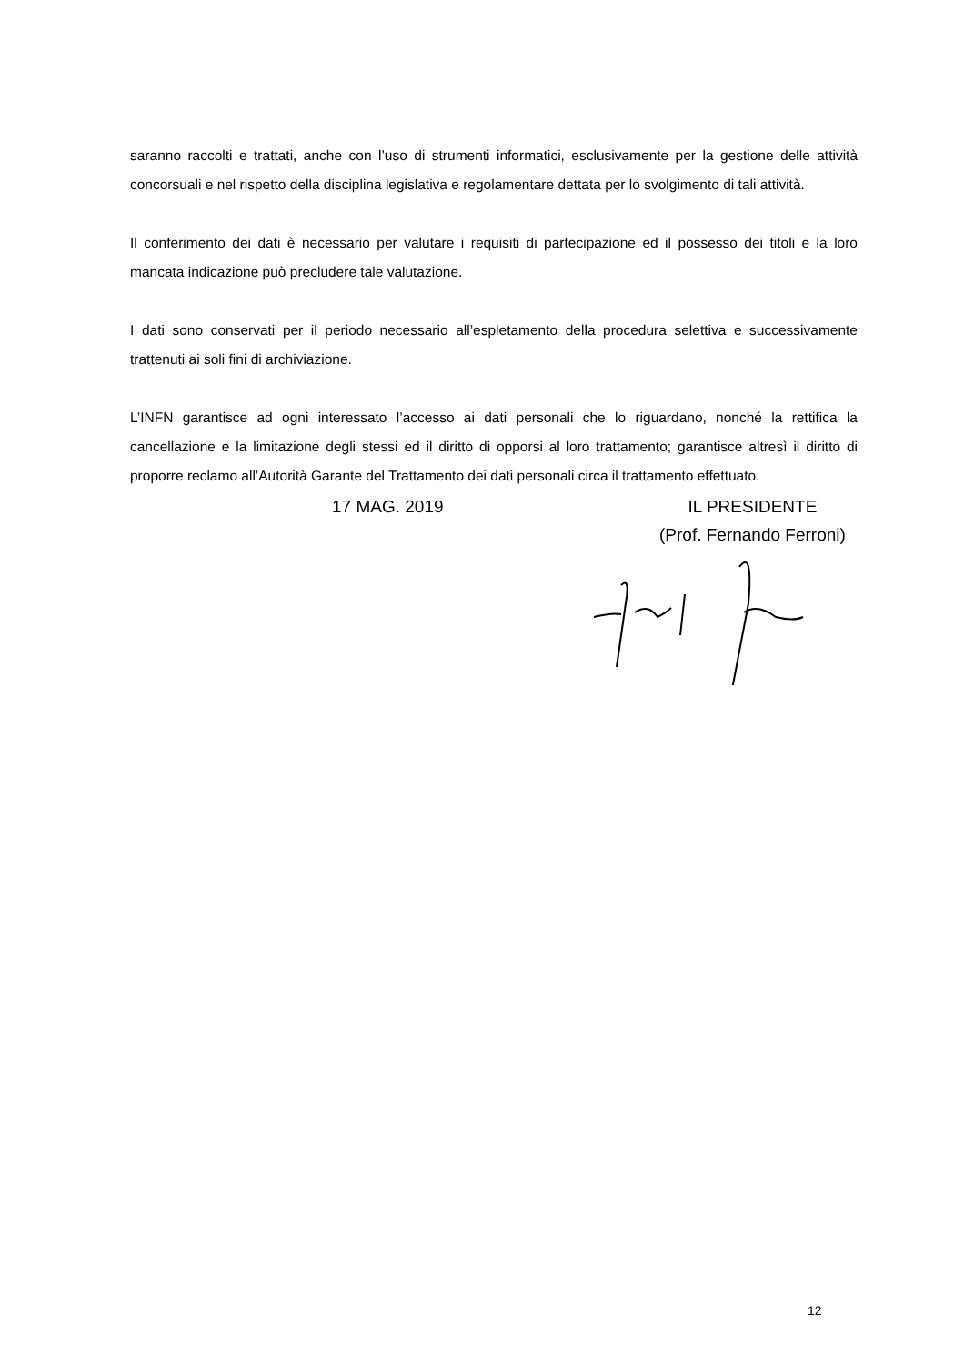saranno raccolti e trattati, anche con l’uso di strumenti informatici, esclusivamente per la gestione delle attività concorsuali e nel rispetto della disciplina legislativa e regolamentare dettata per lo svolgimento di tali attività.
Il conferimento dei dati è necessario per valutare i requisiti di partecipazione ed il possesso dei titoli e la loro mancata indicazione può precludere tale valutazione.
I dati sono conservati per il periodo necessario all’espletamento della procedura selettiva e successivamente trattenuti ai soli fini di archiviazione.
L’INFN garantisce ad ogni interessato l’accesso ai dati personali che lo riguardano, nonché la rettifica la cancellazione e la limitazione degli stessi ed il diritto di opporsi al loro trattamento; garantisce altresì il diritto di proporre reclamo all’Autorità Garante del Trattamento dei dati personali circa il trattamento effettuato.
17 MAG. 2019 IL PRESIDENTE
(Prof. Fernando Ferroni)
12